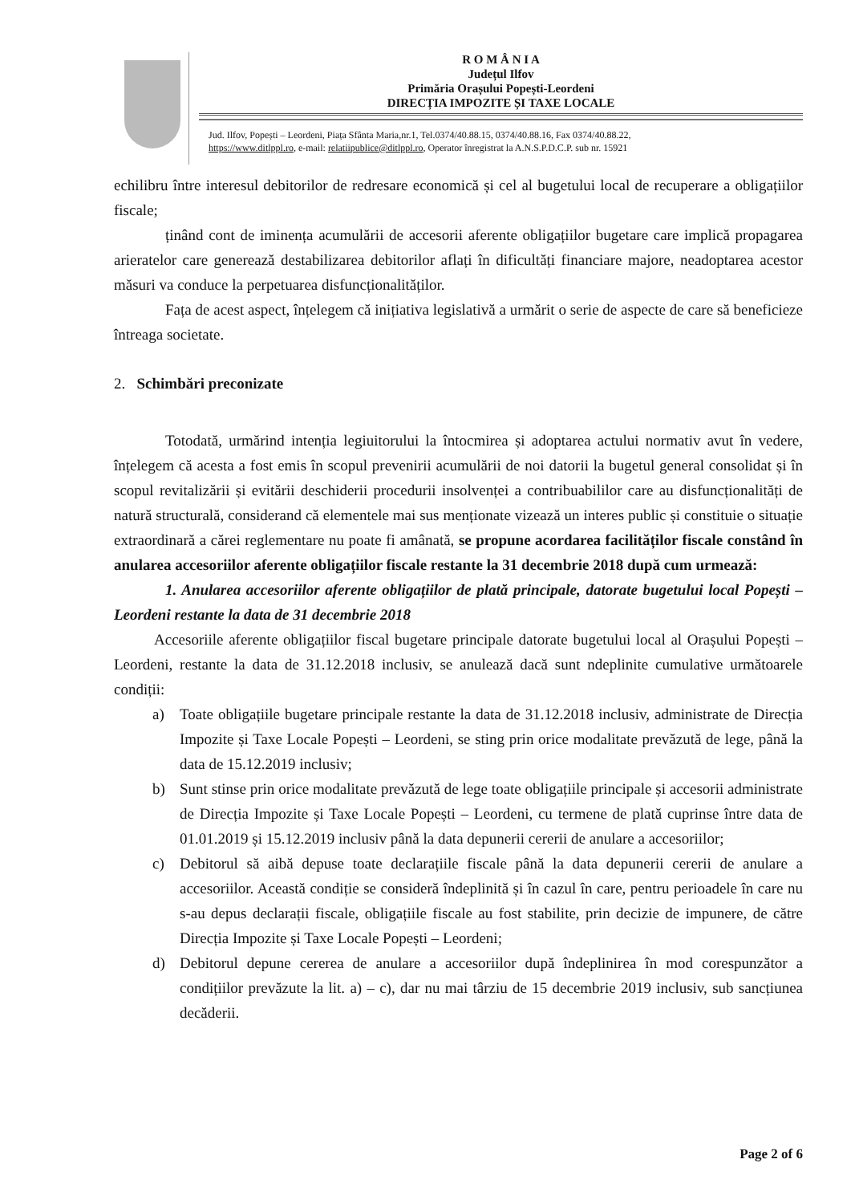R O M Â N I A
Județul Ilfov
Primăria Orașului Popești-Leordeni
DIRECȚIA IMPOZITE ȘI TAXE LOCALE
Jud. Ilfov, Popești – Leordeni, Piața Sfânta Maria,nr.1, Tel.0374/40.88.15, 0374/40.88.16, Fax 0374/40.88.22,
https://www.ditlppl.ro, e-mail: relatiipublice@ditlppl.ro, Operator înregistrat la A.N.S.P.D.C.P. sub nr. 15921
echilibru între interesul debitorilor de redresare economică și cel al bugetului local de recuperare a obligațiilor fiscale;
ținând cont de iminența acumulării de accesorii aferente obligațiilor bugetare care implică propagarea arieratelor care generează destabilizarea debitorilor aflați în dificultăți financiare majore, neadoptarea acestor măsuri va conduce la perpetuarea disfuncționalităților.
Fața de acest aspect, înțelegem că inițiativa legislativă a urmărit o serie de aspecte de care să beneficieze întreaga societate.
2. Schimbări preconizate
Totodată, urmărind intenția legiuitorului la întocmirea și adoptarea actului normativ avut în vedere, înțelegem că acesta a fost emis în scopul prevenirii acumulării de noi datorii la bugetul general consolidat și în scopul revitalizării și evitării deschiderii procedurii insolvenței a contribuabililor care au disfuncționalități de natură structurală, considerand că elementele mai sus menționate vizează un interes public și constituie o situație extraordinară a cărei reglementare nu poate fi amânată, se propune acordarea facilităților fiscale constând în anularea accesoriilor aferente obligațiilor fiscale restante la 31 decembrie 2018 după cum urmează:
1. Anularea accesoriilor aferente obligațiilor de plată principale, datorate bugetului local Popești – Leordeni restante la data de 31 decembrie 2018
Accesoriile aferente obligațiilor fiscal bugetare principale datorate bugetului local al Orașului Popești – Leordeni, restante la data de 31.12.2018 inclusiv, se anulează dacă sunt ndeplinite cumulative următoarele condiții:
a) Toate obligațiile bugetare principale restante la data de 31.12.2018 inclusiv, administrate de Direcția Impozite și Taxe Locale Popești – Leordeni, se sting prin orice modalitate prevăzută de lege, până la data de 15.12.2019 inclusiv;
b) Sunt stinse prin orice modalitate prevăzută de lege toate obligațiile principale și accesorii administrate de Direcția Impozite și Taxe Locale Popești – Leordeni, cu termene de plată cuprinse între data de 01.01.2019 și 15.12.2019 inclusiv până la data depunerii cererii de anulare a accesoriilor;
c) Debitorul să aibă depuse toate declarațiile fiscale până la data depunerii cererii de anulare a accesoriilor. Această condiție se consideră îndeplinită și în cazul în care, pentru perioadele în care nu s-au depus declarații fiscale, obligațiile fiscale au fost stabilite, prin decizie de impunere, de către Direcția Impozite și Taxe Locale Popești – Leordeni;
d) Debitorul depune cererea de anulare a accesoriilor după îndeplinirea în mod corespunzător a condițiilor prevăzute la lit. a) – c), dar nu mai târziu de 15 decembrie 2019 inclusiv, sub sancțiunea decăderii.
Page 2 of 6